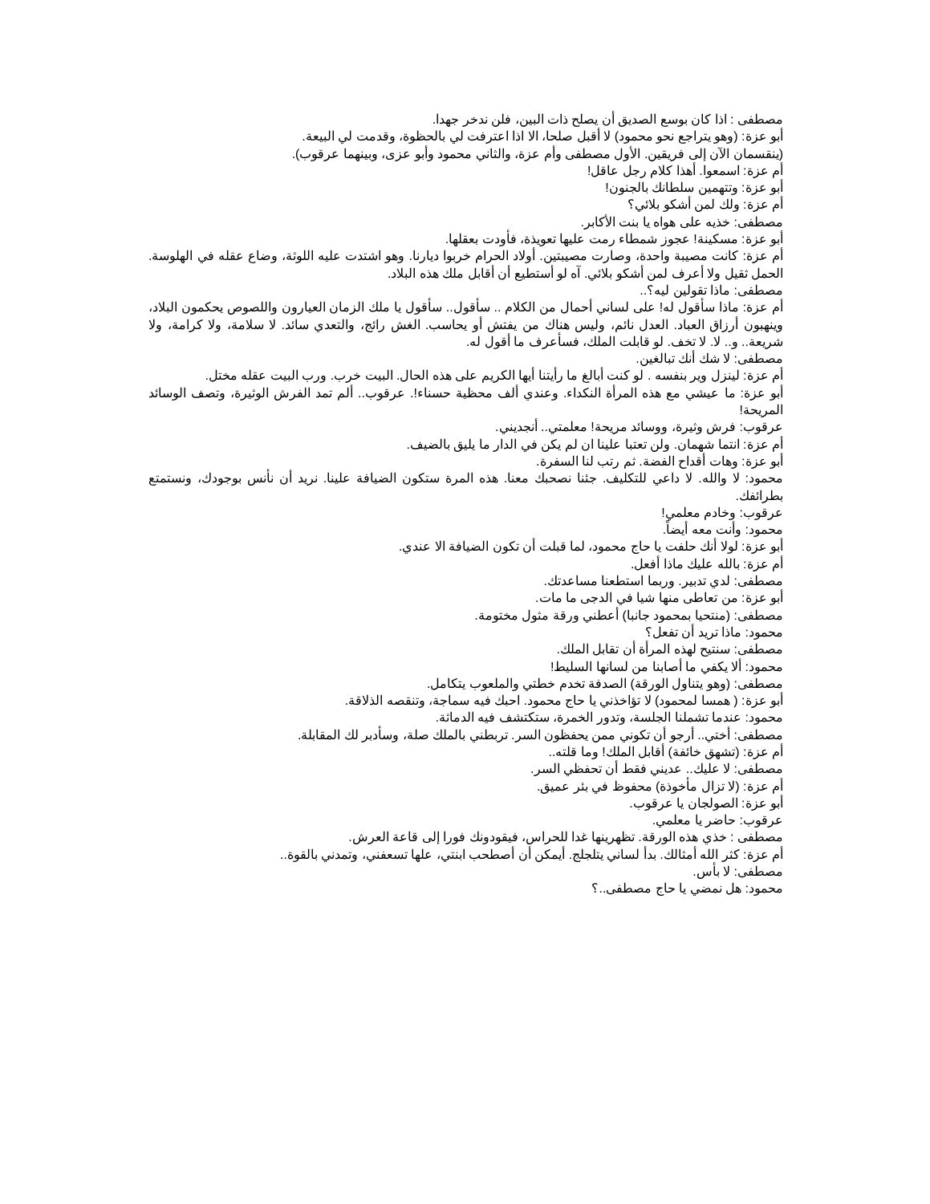مصطفى : اذا كان بوسع الصديق أن يصلح ذات البين، فلن ندخر جهدا.
أبو عزة: (وهو يتراجع نحو محمود) لا أقبل صلحا، الا اذا اعترفت لي بالحظوة، وقدمت لي البيعة.
(ينقسمان الآن إلى فريقين. الأول مصطفى وأم عزة، والثاني محمود وأبو عزى، وبينهما عرقوب).
أم عزة: اسمعوا. أهذا كلام رجل عاقل!
أبو عزة: وتتهمين سلطانك بالجنون!
أم عزة: ولك لمن أشكو بلائي؟
مصطفى: خذيه على هواه يا بنت الأكابر.
أبو عزة: مسكينة! عجوز شمطاء رمت عليها تعويذة، فأودت بعقلها.
أم عزة: كانت مصيبة واحدة، وصارت مصيبتين. أولاد الحرام خربوا ديارنا. وهو اشتدت عليه اللوثة، وضاع عقله في الهلوسة. الحمل ثقيل ولا أعرف لمن أشكو بلائي. آه لو أستطيع أن أقابل ملك هذه البلاد.
مصطفى: ماذا تقولين ليه؟..
أم عزة: ماذا سأقول له! على لساني أحمال من الكلام .. سأقول.. سأقول يا ملك الزمان العيارون واللصوص يحكمون البلاد، وينهبون أرزاق العباد. العدل نائم، وليس هناك من يفتش أو يحاسب. الغش رائج، والتعدي سائد. لا سلامة، ولا كرامة، ولا شريعة.. و.. لا. لا تخف. لو قابلت الملك، فسأعرف ما أقول له.
مصطفى: لا شك أنك تبالغين.
أم عزة: لينزل وير بنفسه . لو كنت أبالغ ما رأيتنا أيها الكريم على هذه الحال. البيت خرب. ورب البيت عقله مختل.
أبو عزة: ما عيشي مع هذه المرأة النكداء. وعندي ألف محظية حسناء!. عرقوب.. ألم تمد الفرش الوثيرة، وتصف الوسائد المريحة!
عرقوب: فرش وثيرة، ووسائد مريحة! معلمتي.. أنجديني.
أم عزة: انتما شهمان. ولن تعتبا علينا ان لم يكن في الدار ما يليق بالضيف.
أبو عزة: وهات أقداح الفضة. ثم رتب لنا السفرة.
محمود: لا والله. لا داعي للتكليف. جئنا نصحبك معنا. هذه المرة ستكون الضيافة علينا. نريد أن نأنس بوجودك، ونستمتع بطرائفك.
عرقوب: وخادم معلمي!
محمود: وأنت معه أيضاً.
أبو عزة: لولا أنك حلفت يا حاج محمود، لما قبلت أن تكون الضيافة الا عندي.
أم عزة: بالله عليك ماذا أفعل.
مصطفى: لدي تدبير. وربما استطعنا مساعدتك.
أبو عزة: من تعاطى منها شيا في الدجى ما مات.
مصطفى: (منتحيا بمحمود جانبا) أعطني ورقة مثول مختومة.
محمود: ماذا تريد أن تفعل؟
مصطفى: سنتيح لهذه المرأة أن تقابل الملك.
محمود: ألا يكفي ما أصابنا من لسانها السليط!
مصطفى: (وهو يتناول الورقة) الصدفة تخدم خطتي والملعوب يتكامل.
أبو عزة: ( همسا لمحمود) لا تؤاخذني يا حاج محمود. احبك فيه سماجة، وتنقصه الذلاقة.
محمود: عندما تشملنا الجلسة، وتدور الخمرة، ستكتشف فيه الدماثة.
مصطفى: أختي.. أرجو أن تكوني ممن يحفظون السر. تربطني بالملك صلة، وسأدبر لك المقابلة.
أم عزة: (تشهق خائفة) أقابل الملك! وما قلته..
مصطفى: لا عليك.. عديني فقط أن تحفظي السر.
أم عزة: (لا تزال مأخوذة) محفوظ في بئر عميق.
أبو عزة: الصولجان يا عرقوب.
عرقوب: حاضر يا معلمي.
مصطفى : خذي هذه الورقة. تظهرينها غدا للحراس، فيقودونك فورا إلى قاعة العرش.
أم عزة: كثر الله أمثالك. بدأ لساني يتلجلج. أيمكن أن أصطحب ابنتي، علها تسعفني، وتمدني بالقوة..
مصطفى: لا بأس.
محمود: هل نمضي يا حاج مصطفى..؟